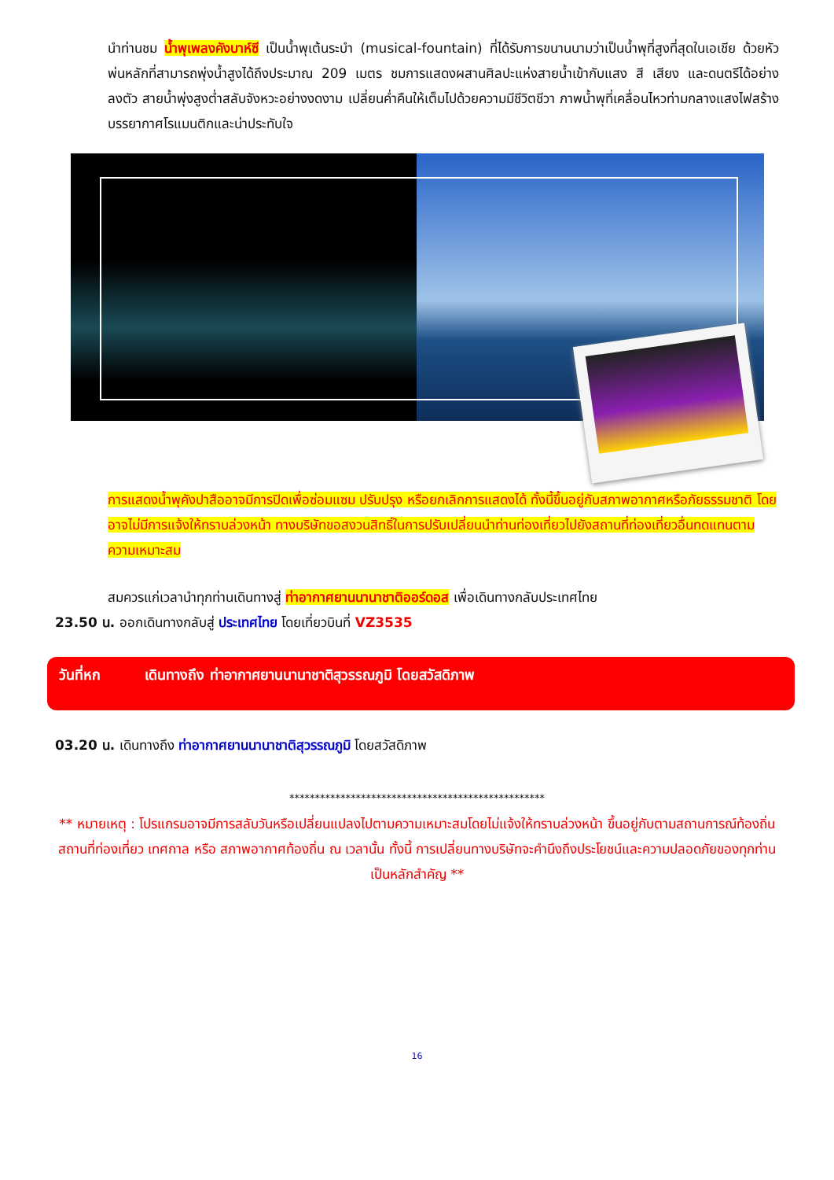นำท่านชม น้ำพุเพลงคังบาห์ซี เป็นน้ำพุเต้นระบำ (musical-fountain) ที่ได้รับการขนานนามว่าเป็นน้ำพุที่สูงที่สุดในเอเชีย ด้วยหัวพ่นหลักที่สามารถพุ่งน้ำสูงได้ถึงประมาณ 209 เมตร ชมการแสดงผสานศิลปะแห่งสายน้ำเข้ากับแสง สี เสียง และดนตรีได้อย่างลงตัว สายน้ำพุ่งสูงต่ำสลับจังหวะอย่างงดงาม เปลี่ยนค่ำคืนให้เต็มไปด้วยความมีชีวิตชีวา ภาพน้ำพุที่เคลื่อนไหวท่ามกลางแสงไฟสร้างบรรยากาศโรแมนติกและน่าประทับใจ
การแสดงน้ำพุคังปาสืออาจมีการปิดเพื่อซ่อมแซม ปรับปรุง หรือยกเลิกการแสดงได้ ทั้งนี้ขึ้นอยู่กับสภาพอากาศหรือภัยธรรมชาติ โดยอาจไม่มีการแจ้งให้ทราบล่วงหน้า ทางบริษัทขอสงวนสิทธิ์ในการปรับเปลี่ยนนำท่านท่องเที่ยวไปยังสถานที่ท่องเที่ยวอื่นทดแทนตามความเหมาะสม
สมควรแก่เวลานำทุกท่านเดินทางสู่ ท่าอากาศยานนานาชาติออร์ดอส เพื่อเดินทางกลับประเทศไทย
23.50 น. ออกเดินทางกลับสู่ ประเทศไทย โดยเที่ยวบินที่ VZ3535
วันที่หก เดินทางถึง ท่าอากาศยานนานาชาติสุวรรณภูมิ โดยสวัสดิภาพ
03.20 น. เดินทางถึง ท่าอากาศยานนานาชาติสุวรรณภูมิ โดยสวัสดิภาพ
**************************************************
** หมายเหตุ : โปรแกรมอาจมีการสลับวันหรือเปลี่ยนแปลงไปตามความเหมาะสมโดยไม่แจ้งให้ทราบล่วงหน้า ขึ้นอยู่กับตามสถานการณ์ท้องถิ่น สถานที่ท่องเที่ยว เทศกาล หรือ สภาพอากาศท้องถิ่น ณ เวลานั้น ทั้งนี้ การเปลี่ยนทางบริษัทจะคำนึงถึงประโยชน์และความปลอดภัยของทุกท่านเป็นหลักสำคัญ **
16